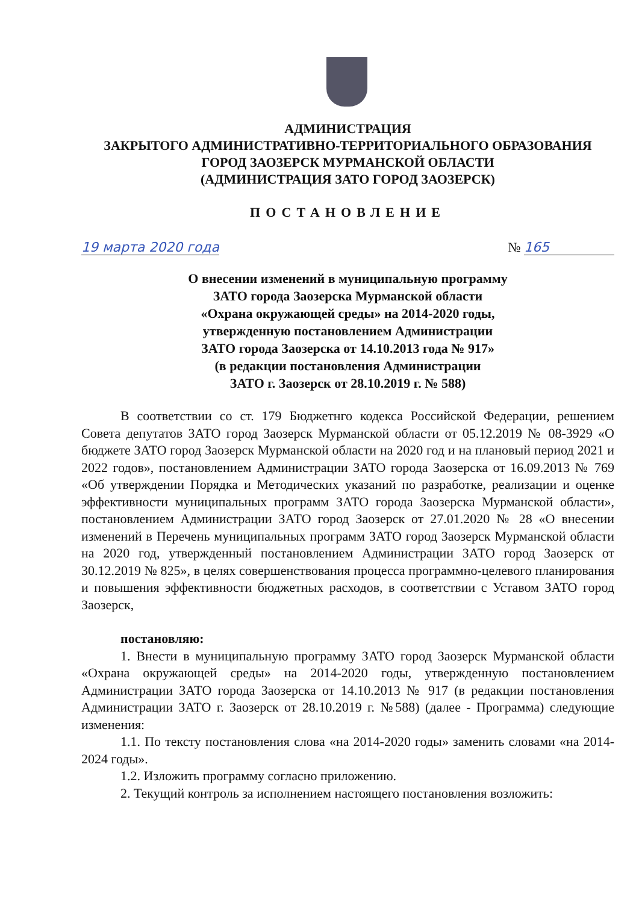АДМИНИСТРАЦИЯ
ЗАКРЫТОГО АДМИНИСТРАТИВНО-ТЕРРИТОРИАЛЬНОГО ОБРАЗОВАНИЯ
ГОРОД ЗАОЗЕРСК МУРМАНСКОЙ ОБЛАСТИ
(АДМИНИСТРАЦИЯ ЗАТО ГОРОД ЗАОЗЕРСК)
ПОСТАНОВЛЕНИЕ
19 марта 2020 года № 165
О внесении изменений в муниципальную программу
ЗАТО города Заозерска Мурманской области
«Охрана окружающей среды» на 2014-2020 годы,
утвержденную постановлением Администрации
ЗАТО города Заозерска от 14.10.2013 года № 917»
(в редакции постановления Администрации
ЗАТО г. Заозерск от 28.10.2019 г. № 588)
В соответствии со ст. 179 Бюджетнго кодекса Российской Федерации, решением Совета депутатов ЗАТО город Заозерск Мурманской области от 05.12.2019 № 08-3929 «О бюджете ЗАТО город Заозерск Мурманской области на 2020 год и на плановый период 2021 и 2022 годов», постановлением Администрации ЗАТО города Заозерска от 16.09.2013 № 769 «Об утверждении Порядка и Методических указаний по разработке, реализации и оценке эффективности муниципальных программ ЗАТО города Заозерска Мурманской области», постановлением Администрации ЗАТО город Заозерск от 27.01.2020 № 28 «О внесении изменений в Перечень муниципальных программ ЗАТО город Заозерск Мурманской области на 2020 год, утвержденный постановлением Администрации ЗАТО город Заозерск от 30.12.2019 № 825», в целях совершенствования процесса программно-целевого планирования и повышения эффективности бюджетных расходов, в соответствии с Уставом ЗАТО город Заозерск,
постановляю:
1. Внести в муниципальную программу ЗАТО город Заозерск Мурманской области «Охрана окружающей среды» на 2014-2020 годы, утвержденную постановлением Администрации ЗАТО города Заозерска от 14.10.2013 № 917 (в редакции постановления Администрации ЗАТО г. Заозерск от 28.10.2019 г. №588) (далее - Программа) следующие изменения:
1.1. По тексту постановления слова «на 2014-2020 годы» заменить словами «на 2014-2024 годы».
1.2. Изложить программу согласно приложению.
2. Текущий контроль за исполнением настоящего постановления возложить: